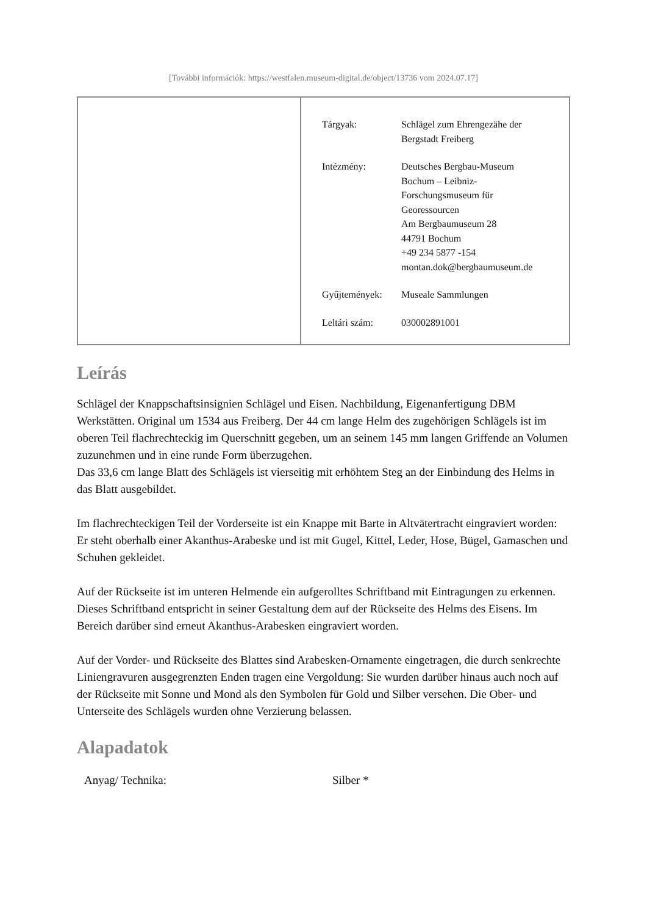[További információk: https://westfalen.museum-digital.de/object/13736 vom 2024.07.17]
| Tárgyak: | Schlägel zum Ehrengezähe der Bergstadt Freiberg |
| Intézmény: | Deutsches Bergbau-Museum Bochum – Leibniz- Forschungsmuseum für Georessourcen Am Bergbaumuseum 28 44791 Bochum +49 234 5877 -154 montan.dok@bergbaumuseum.de |
| Gyűjtemények: | Museale Sammlungen |
| Leltári szám: | 030002891001 |
Leírás
Schlägel der Knappschaftsinsignien Schlägel und Eisen. Nachbildung, Eigenanfertigung DBM Werkstätten. Original um 1534 aus Freiberg. Der 44 cm lange Helm des zugehörigen Schlägels ist im oberen Teil flachrechteckig im Querschnitt gegeben, um an seinem 145 mm langen Griffende an Volumen zuzunehmen und in eine runde Form überzugehen.
Das 33,6 cm lange Blatt des Schlägels ist vierseitig mit erhöhtem Steg an der Einbindung des Helms in das Blatt ausgebildet.
Im flachrechteckigen Teil der Vorderseite ist ein Knappe mit Barte in Altvätertracht eingraviert worden: Er steht oberhalb einer Akanthus-Arabeske und ist mit Gugel, Kittel, Leder, Hose, Bügel, Gamaschen und Schuhen gekleidet.
Auf der Rückseite ist im unteren Helmende ein aufgerolltes Schriftband mit Eintragungen zu erkennen. Dieses Schriftband entspricht in seiner Gestaltung dem auf der Rückseite des Helms des Eisens. Im Bereich darüber sind erneut Akanthus-Arabesken eingraviert worden.
Auf der Vorder- und Rückseite des Blattes sind Arabesken-Ornamente eingetragen, die durch senkrechte Liniengravuren ausgegrenzten Enden tragen eine Vergoldung: Sie wurden darüber hinaus auch noch auf der Rückseite mit Sonne und Mond als den Symbolen für Gold und Silber versehen. Die Ober- und Unterseite des Schlägels wurden ohne Verzierung belassen.
Alapadatok
| Anyag/ Technika: | Silber * |